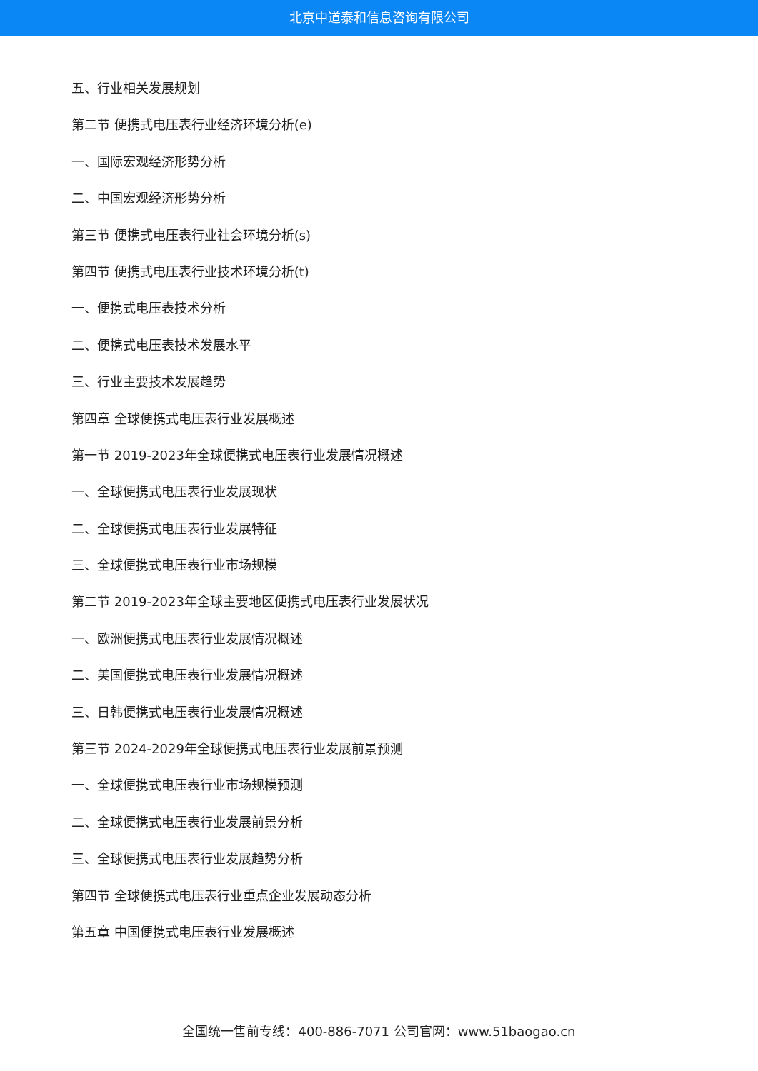北京中道泰和信息咨询有限公司
五、行业相关发展规划
第二节 便携式电压表行业经济环境分析(e)
一、国际宏观经济形势分析
二、中国宏观经济形势分析
第三节 便携式电压表行业社会环境分析(s)
第四节 便携式电压表行业技术环境分析(t)
一、便携式电压表技术分析
二、便携式电压表技术发展水平
三、行业主要技术发展趋势
第四章 全球便携式电压表行业发展概述
第一节 2019-2023年全球便携式电压表行业发展情况概述
一、全球便携式电压表行业发展现状
二、全球便携式电压表行业发展特征
三、全球便携式电压表行业市场规模
第二节 2019-2023年全球主要地区便携式电压表行业发展状况
一、欧洲便携式电压表行业发展情况概述
二、美国便携式电压表行业发展情况概述
三、日韩便携式电压表行业发展情况概述
第三节 2024-2029年全球便携式电压表行业发展前景预测
一、全球便携式电压表行业市场规模预测
二、全球便携式电压表行业发展前景分析
三、全球便携式电压表行业发展趋势分析
第四节 全球便携式电压表行业重点企业发展动态分析
第五章 中国便携式电压表行业发展概述
全国统一售前专线：400-886-7071 公司官网：www.51baogao.cn